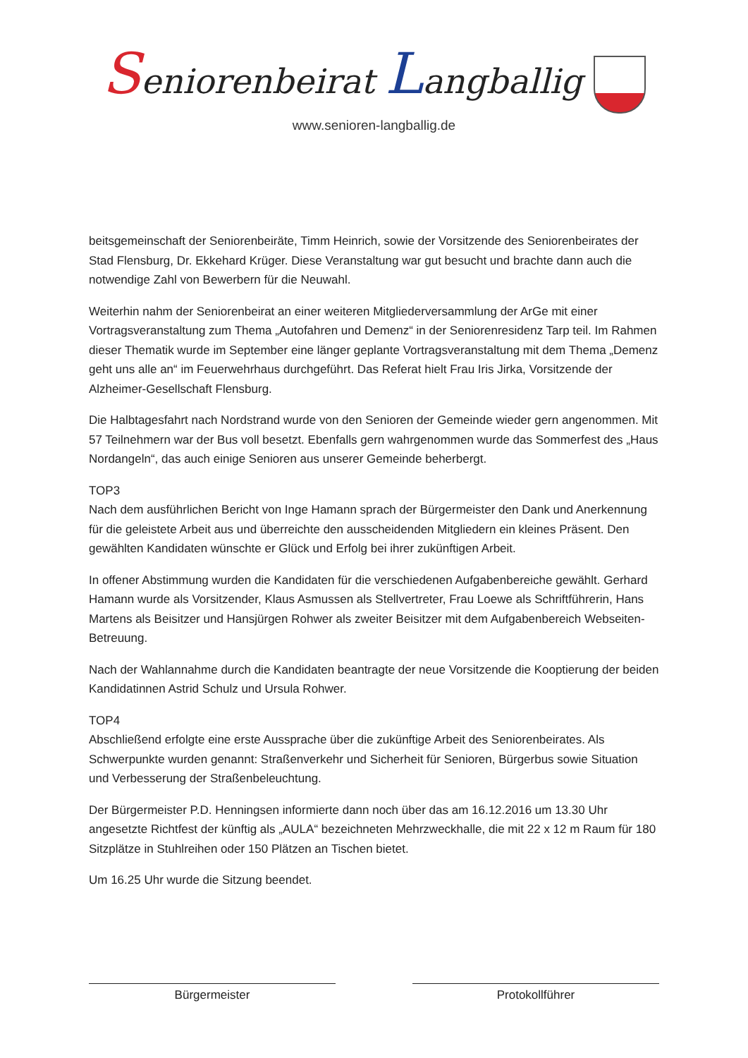Seniorenbeirat Langballig
www.senioren-langballig.de
beitsgemeinschaft der Seniorenbeiräte, Timm Heinrich, sowie der Vorsitzende des Seniorenbeirates der Stad Flensburg, Dr. Ekkehard Krüger. Diese Veranstaltung war gut besucht und brachte dann auch die notwendige Zahl von Bewerbern für die Neuwahl.
Weiterhin nahm der Seniorenbeirat an einer weiteren Mitgliederversammlung der ArGe mit einer Vortragsveranstaltung zum Thema „Autofahren und Demenz“ in der Seniorenresidenz Tarp teil. Im Rahmen dieser Thematik wurde im September eine länger geplante Vortragsveranstaltung mit dem Thema „Demenz geht uns alle an“ im Feuerwehrhaus durchgeführt. Das Referat hielt Frau Iris Jirka, Vorsitzende der Alzheimer-Gesellschaft Flensburg.
Die Halbtagesfahrt nach Nordstrand wurde von den Senioren der Gemeinde wieder gern angenommen. Mit 57 Teilnehmern war der Bus voll besetzt. Ebenfalls gern wahrgenommen wurde das Sommerfest des „Haus Nordangeln“, das auch einige Senioren aus unserer Gemeinde beherbergt.
TOP3
Nach dem ausführlichen Bericht von Inge Hamann sprach der Bürgermeister den Dank und Anerkennung für die geleistete Arbeit aus und überreichte den ausscheidenden Mitgliedern ein kleines Präsent. Den gewählten Kandidaten wünschte er Glück und Erfolg bei ihrer zukünftigen Arbeit.
In offener Abstimmung wurden die Kandidaten für die verschiedenen Aufgabenbereiche gewählt. Gerhard Hamann wurde als Vorsitzender, Klaus Asmussen als Stellvertreter, Frau Loewe als Schriftführerin, Hans Martens als Beisitzer und Hansjürgen Rohwer als zweiter Beisitzer mit dem Aufgabenbereich Webseiten-Betreuung.
Nach der Wahlannahme durch die Kandidaten beantragte der neue Vorsitzende die Kooptierung der beiden Kandidatinnen Astrid Schulz und Ursula Rohwer.
TOP4
Abschließend erfolgte eine erste Aussprache über die zukünftige Arbeit des Seniorenbeirates. Als Schwerpunkte wurden genannt: Straßenverkehr und Sicherheit für Senioren, Bürgerbus sowie Situation und Verbesserung der Straßenbeleuchtung.
Der Bürgermeister P.D. Henningsen informierte dann noch über das am 16.12.2016 um 13.30 Uhr angesetzte Richtfest der künftig als „AULA“ bezeichneten Mehrzweckhalle, die mit 22 x 12 m Raum für 180 Sitzplätze in Stuhlreihen oder 150 Plätzen an Tischen bietet.
Um 16.25 Uhr wurde die Sitzung beendet.
Bürgermeister Protokollführer